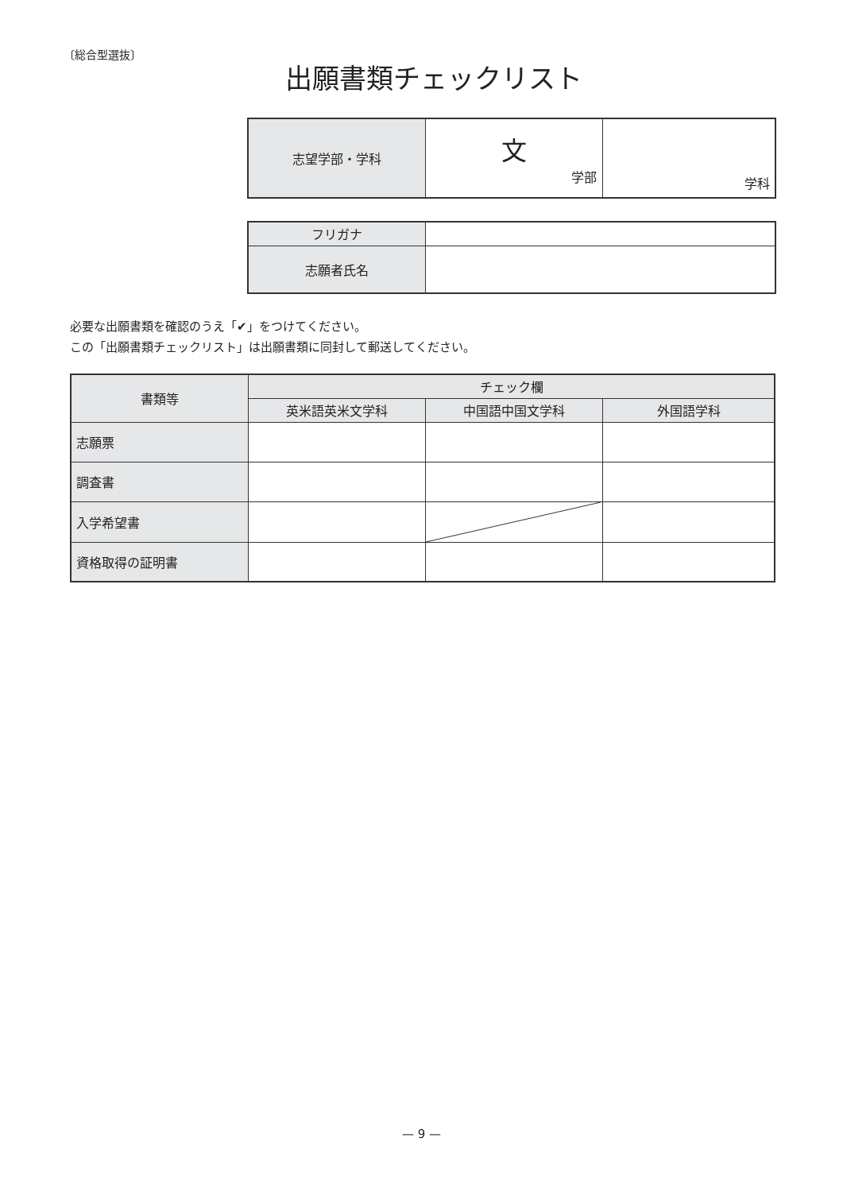〔総合型選抜〕
出願書類チェックリスト
| 志望学部・学科 | 文 学部 | 学科 |
| フリガナ | |
| 志願者氏名 | |
必要な出願書類を確認のうえ「✔」をつけてください。
この「出願書類チェックリスト」は出願書類に同封して郵送してください。
| 書類等 | チェック欄 | | |
| --- | --- | --- | --- |
| | 英米語英米文学科 | 中国語中国文学科 | 外国語学科 |
| 志願票 | | | |
| 調査書 | | | |
| 入学希望書 | | | |
| 資格取得の証明書 | | | |
— 9 —